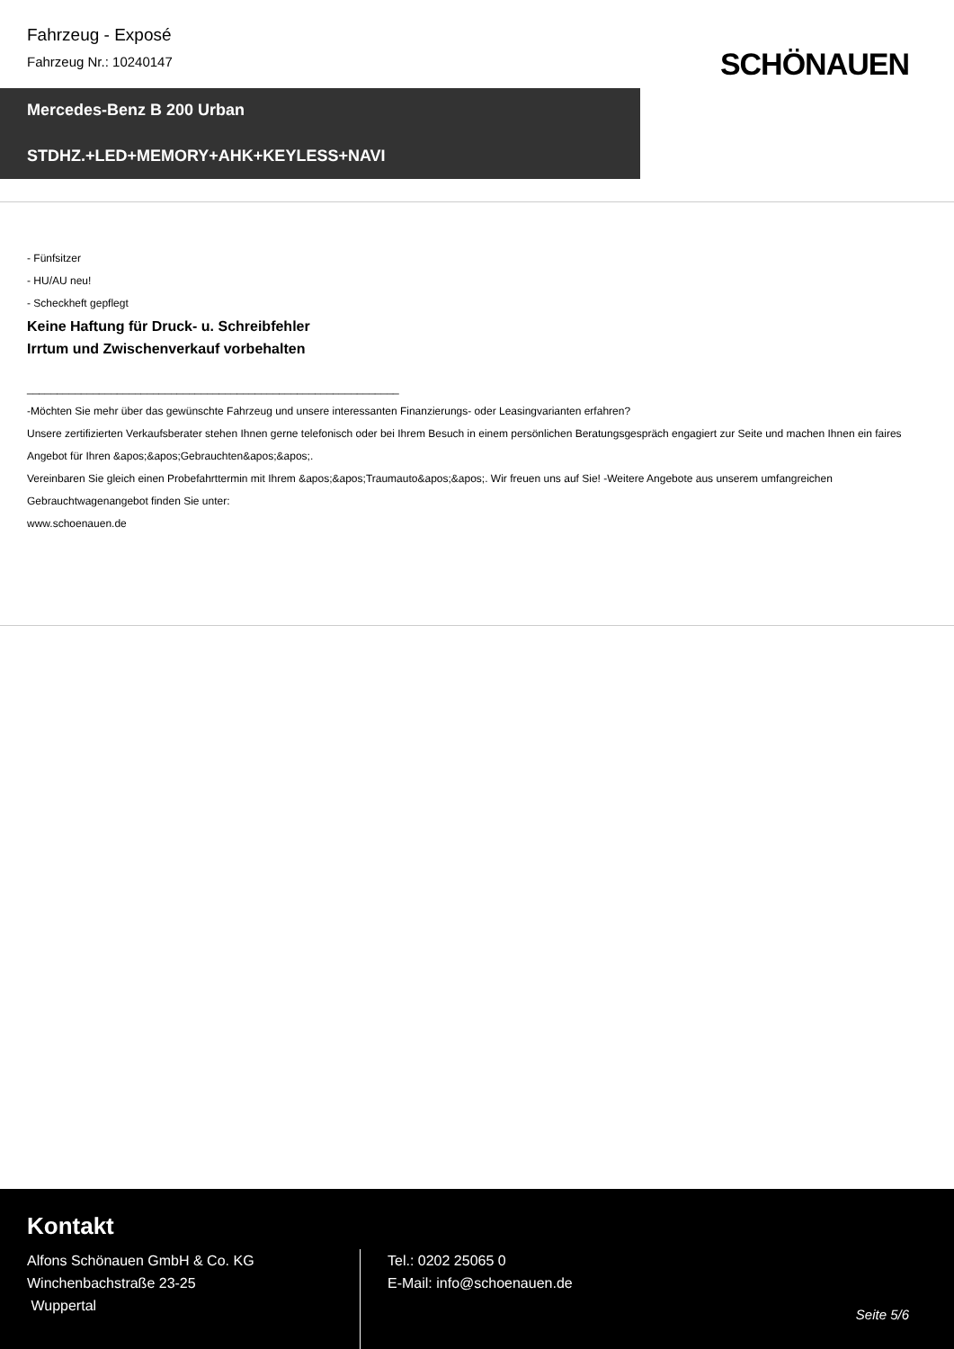Fahrzeug - Exposé
Fahrzeug Nr.: 10240147
SCHÖNAUEN
Mercedes-Benz B 200 Urban
STDHZ.+LED+MEMORY+AHK+KEYLESS+NAVI
- Fünfsitzer
- HU/AU neu!
- Scheckheft gepflegt
Keine Haftung für Druck- u. Schreibfehler
Irrtum und Zwischenverkauf vorbehalten
______________________________________________________________
-Möchten Sie mehr über das gewünschte Fahrzeug und unsere interessanten Finanzierungs- oder Leasingvarianten erfahren?
Unsere zertifizierten Verkaufsberater stehen Ihnen gerne telefonisch oder bei Ihrem Besuch in einem persönlichen Beratungsgespräch engagiert zur Seite und machen Ihnen ein faires Angebot für Ihren &apos;&apos;Gebrauchten&apos;&apos;.
Vereinbaren Sie gleich einen Probefahrttermin mit Ihrem &apos;&apos;Traumauto&apos;&apos;. Wir freuen uns auf Sie! -Weitere Angebote aus unserem umfangreichen Gebrauchtwagenangebot finden Sie unter:
www.schoenauen.de
Kontakt
Alfons Schönauen GmbH & Co. KG
Winchenbachstraße 23-25
Wuppertal
Tel.: 0202 25065 0
E-Mail: info@schoenauen.de
Seite 5/6